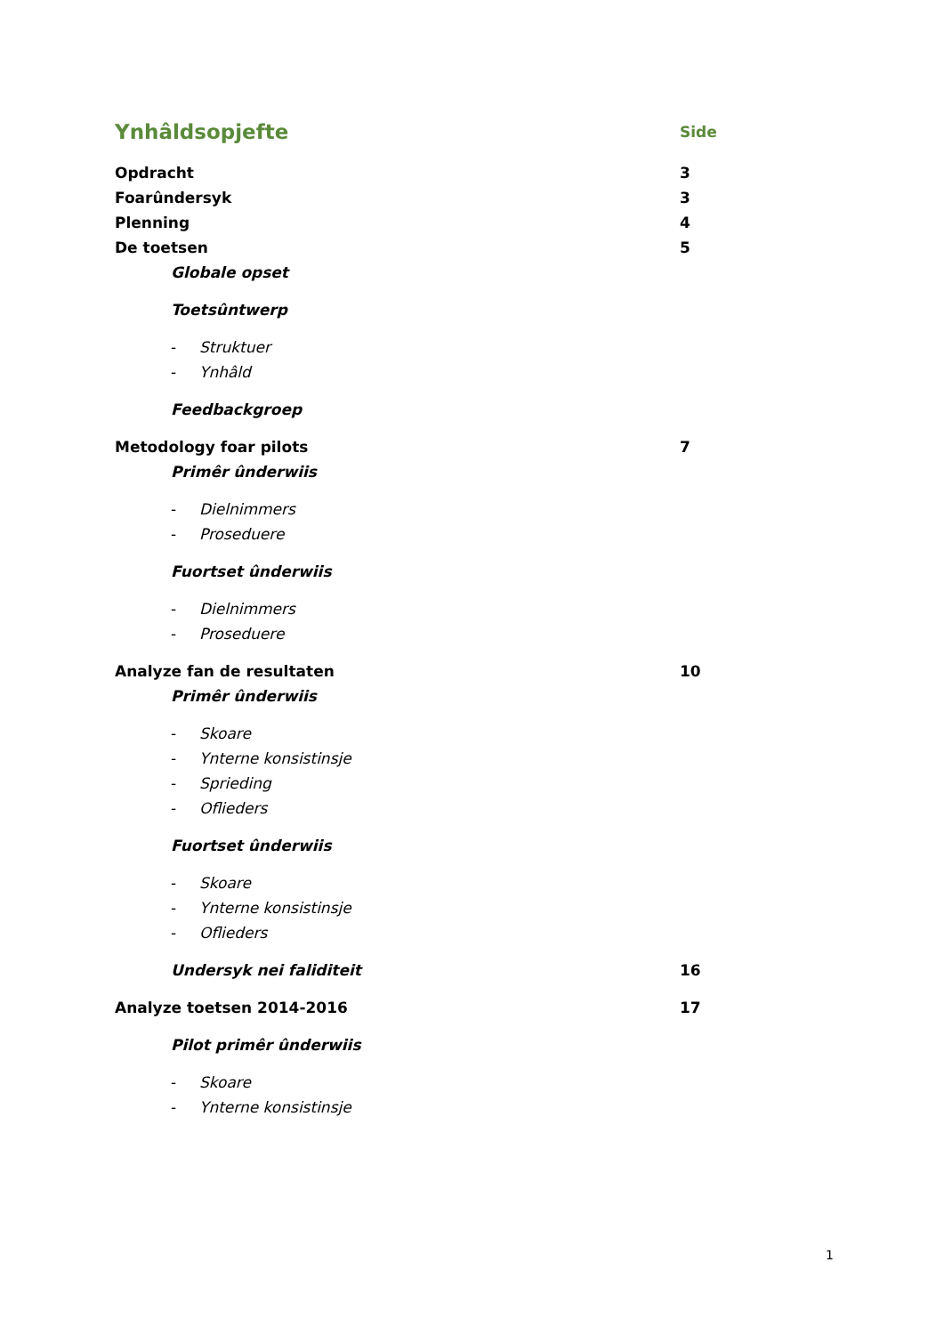Ynhâldsopjefte
Side
Opdracht 3
Foarûndersyk 3
Plenning 4
De toetsen 5
Globale opset
Toetsûntwerp
- Struktuer
- Ynhâld
Feedbackgroep
Metodology foar pilots 7
Primêr ûnderwiis
- Dielnimmers
- Proseduere
Fuortset ûnderwiis
- Dielnimmers
- Proseduere
Analyze fan de resultaten 10
Primêr ûnderwiis
- Skoare
- Ynterne konsistinsje
- Sprieding
- Oflieders
Fuortset ûnderwiis
- Skoare
- Ynterne konsistinsje
- Oflieders
Undersyk nei faliditeit 16
Analyze toetsen 2014-2016 17
Pilot primêr ûnderwiis
- Skoare
- Ynterne konsistinsje
1